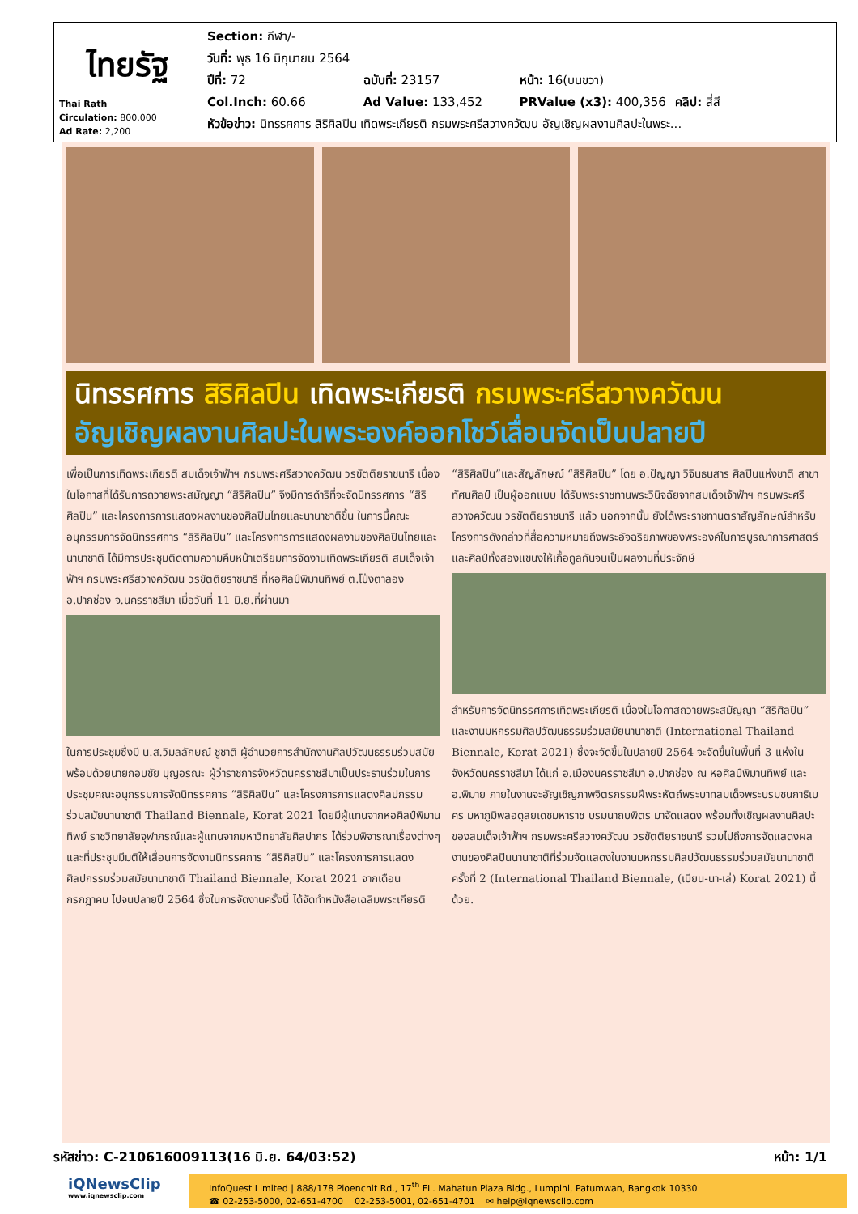| ไทยรัฐ Thai Rath Circulation: 800,000 Ad Rate: 2,200 | Section: กีฬา/- วันที่: พุธ 16 มิถุนายน 2564 ปีที่: 72 ฉบับที่: 23157 หน้า: 16(บนขวา) Col.Inch: 60.66 Ad Value: 133,452 PRValue (x3): 400,356 คลิป: สี่สี หัวข้อข่าว: นิทรรศการ สิริศิลปิน เทิดพระเกียรติ กรมพระศรีสวางควัฒน อัญเชิญผลงานศิลปะในพระ... |
นิทรรศการ สิริศิลปิน เทิดพระเกียรติ กรมพระศรีสวางควัฒน
อัญเชิญผลงานศิลปะในพระองค์ออกโชว์เลื่อนจัดเป็นปลายปี
เพื่อเป็นการเทิดพระเกียรติ สมเด็จเจ้าฟ้าฯ กรมพระศรีสวางควัฒน วรขัตติยราชนารี เนื่องในโอกาสที่ได้รับการถวายพระสมัญญา “สิริศิลปิน” จึงมีการดำริที่จะจัดนิทรรศการ “สิริศิลปิน” และโครงการการแสดงผลงานของศิลปินไทยและนานาชาติขึ้น ในการนี้คณะอนุกรรมการจัดนิทรรศการ “สิริศิลปิน” และโครงการการแสดงผลงานของศิลปินไทยและนานาชาติ ได้มีการประชุมติดตามความคืบหน้าเตรียมการจัดงานเทิดพระเกียรติ สมเด็จเจ้าฟ้าฯ กรมพระศรีสวางควัฒน วรขัตติยราชนารี ที่หอศิลป์พิมานทิพย์ ต.โป่งตาลอง อ.ปากช่อง จ.นครราชสีมา เมื่อวันที่ 11 มิ.ย.ที่ผ่านมา
ในการประชุมซึ่งมี น.ส.วิมลลักษณ์ ชูชาติ ผู้อำนวยการสำนักงานศิลปวัฒนธรรมร่วมสมัย พร้อมด้วยนายกอบชัย บุญอรณะ ผู้ว่าราชการจังหวัดนครราชสีมาเป็นประธานร่วมในการประชุมคณะอนุกรรมการจัดนิทรรศการ “สิริศิลปิน” และโครงการการแสดงศิลปกรรมร่วมสมัยนานาชาติ Thailand Biennale, Korat 2021 โดยมีผู้แทนจากหอศิลป์พิมานทิพย์ ราชวิทยาลัยจุฬาภรณ์และผู้แทนจากมหาวิทยาลัยศิลปากร ได้ร่วมพิจารณาเรื่องต่างๆ และที่ประชุมมีมติให้เลื่อนการจัดงานนิทรรศการ “สิริศิลปิน” และโครงการการแสดงศิลปกรรมร่วมสมัยนานาชาติ Thailand Biennale, Korat 2021 จากเดือนกรกฎาคม ไปจนปลายปี 2564 ซึ่งในการจัดงานครั้งนี้ ได้จัดทำหนังสือเฉลิมพระเกียรติ “สิริศิลปิน”และสัญลักษณ์ “สิริศิลปิน” โดย อ.ปัญญา วิจินธนสาร ศิลปินแห่งชาติ สาขาทัศนศิลป์ เป็นผู้ออกแบบ ได้รับพระราชทานพระวินิจฉัยจากสมเด็จเจ้าฟ้าฯ กรมพระศรีสวางควัฒน วรขัตติยราชนารี แล้ว นอกจากนั้น ยังได้พระราชทานตราสัญลักษณ์สำหรับโครงการดังกล่าวที่สื่อความหมายถึงพระอัจฉริยภาพของพระองค์ในการบูรณาการศาสตร์และศิลป์ทั้งสองแขนงให้เกื้อกูลกันจนเป็นผลงานที่ประจักษ์
สำหรับการจัดนิทรรศการเทิดพระเกียรติ เนื่องในโอกาสถวายพระสมัญญา “สิริศิลปิน” และงานมหกรรมศิลปวัฒนธรรมร่วมสมัยนานาชาติ (International Thailand Biennale, Korat 2021) ซึ่งจะจัดขึ้นในปลายปี 2564 จะจัดขึ้นในพื้นที่ 3 แห่งในจังหวัดนครราชสีมา ได้แก่ อ.เมืองนครราชสีมา อ.ปากช่อง ณ หอศิลป์พิมานทิพย์ และ อ.พิมาย ภายในงานจะอัญเชิญภาพจิตรกรรมฝีพระหัตถ์พระบาทสมเด็จพระบรมชนกาธิเบศร มหาภูมิพลอดุลยเดชมหาราช บรมนาถบพิตร มาจัดแสดง พร้อมทั้งเชิญผลงานศิลปะของสมเด็จเจ้าฟ้าฯ กรมพระศรีสวางควัฒน วรขัตติยราชนารี รวมไปถึงการจัดแสดงผลงานของศิลปินนานาชาติที่ร่วมจัดแสดงในงานมหกรรมศิลปวัฒนธรรมร่วมสมัยนานาชาติ ครั้งที่ 2 (International Thailand Biennale, (เบียน-นา-เล่) Korat 2021) นี้ด้วย.
รหัสข่าว: C-210616009113(16 มิ.ย. 64/03:52) หน้า: 1/1
iQNewsClip
www.iqnewsclip.com
InfoQuest Limited | 888/178 Ploenchit Rd., 17<sup>th</sup> FL. Mahatun Plaza Bldg., Lumpini, Patumwan, Bangkok 10330
☎ 02-253-5000, 02-651-4700 02-253-5001, 02-651-4701 ✉ help@iqnewsclip.com